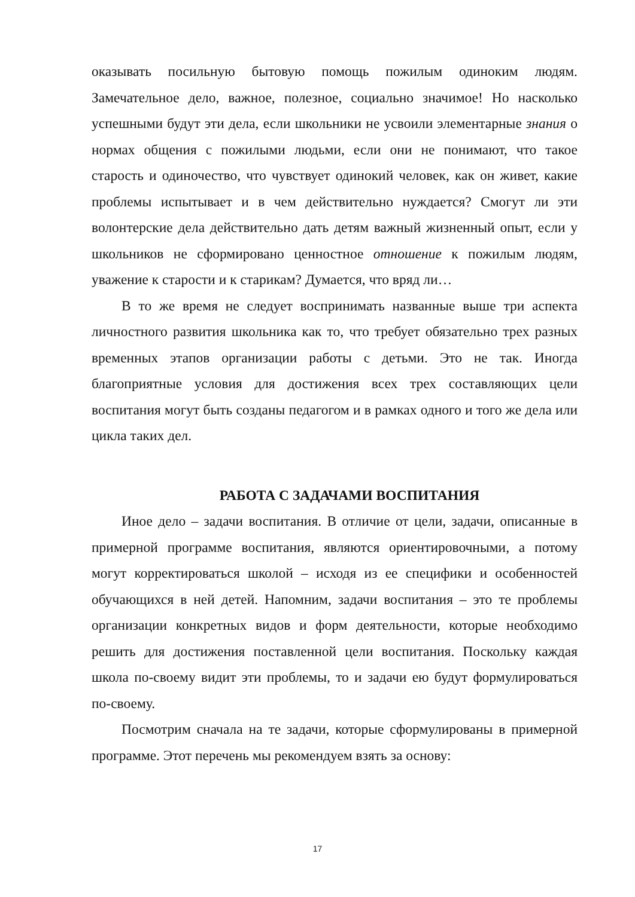оказывать посильную бытовую помощь пожилым одиноким людям. Замечательное дело, важное, полезное, социально значимое! Но насколько успешными будут эти дела, если школьники не усвоили элементарные знания о нормах общения с пожилыми людьми, если они не понимают, что такое старость и одиночество, что чувствует одинокий человек, как он живет, какие проблемы испытывает и в чем действительно нуждается? Смогут ли эти волонтерские дела действительно дать детям важный жизненный опыт, если у школьников не сформировано ценностное отношение к пожилым людям, уважение к старости и к старикам? Думается, что вряд ли…
В то же время не следует воспринимать названные выше три аспекта личностного развития школьника как то, что требует обязательно трех разных временных этапов организации работы с детьми. Это не так. Иногда благоприятные условия для достижения всех трех составляющих цели воспитания могут быть созданы педагогом и в рамках одного и того же дела или цикла таких дел.
РАБОТА С ЗАДАЧАМИ ВОСПИТАНИЯ
Иное дело – задачи воспитания. В отличие от цели, задачи, описанные в примерной программе воспитания, являются ориентировочными, а потому могут корректироваться школой – исходя из ее специфики и особенностей обучающихся в ней детей. Напомним, задачи воспитания – это те проблемы организации конкретных видов и форм деятельности, которые необходимо решить для достижения поставленной цели воспитания. Поскольку каждая школа по-своему видит эти проблемы, то и задачи ею будут формулироваться по-своему.
Посмотрим сначала на те задачи, которые сформулированы в примерной программе. Этот перечень мы рекомендуем взять за основу:
17